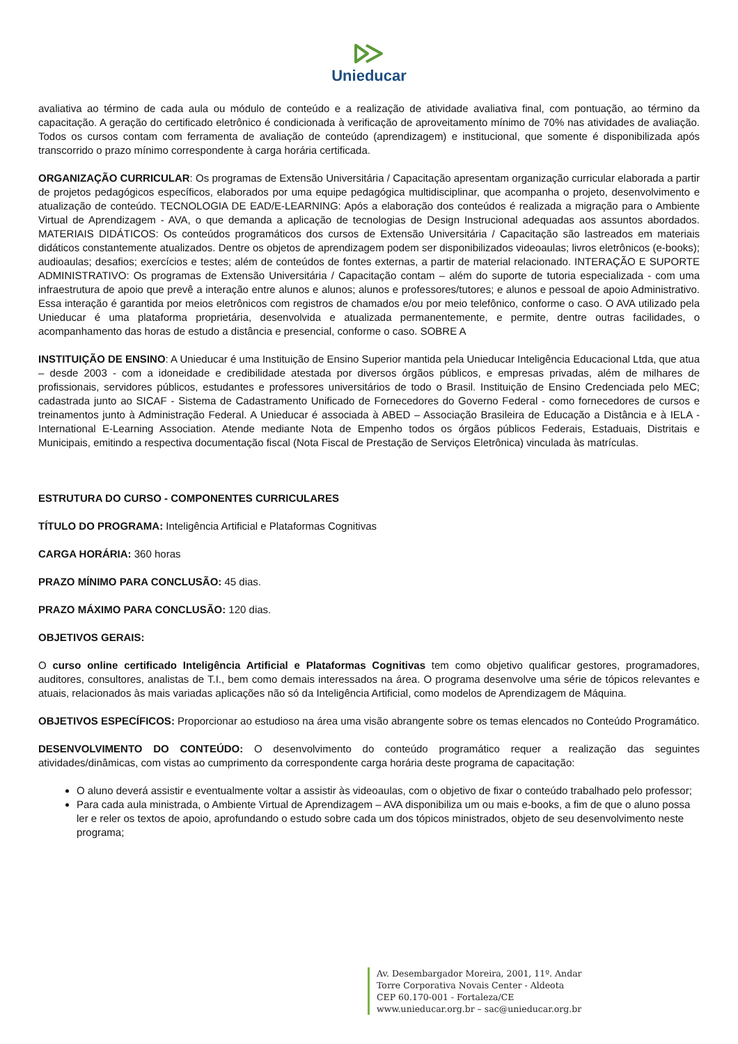Unieducar
avaliativa ao término de cada aula ou módulo de conteúdo e a realização de atividade avaliativa final, com pontuação, ao término da capacitação. A geração do certificado eletrônico é condicionada à verificação de aproveitamento mínimo de 70% nas atividades de avaliação. Todos os cursos contam com ferramenta de avaliação de conteúdo (aprendizagem) e institucional, que somente é disponibilizada após transcorrido o prazo mínimo correspondente à carga horária certificada.
ORGANIZAÇÃO CURRICULAR: Os programas de Extensão Universitária / Capacitação apresentam organização curricular elaborada a partir de projetos pedagógicos específicos, elaborados por uma equipe pedagógica multidisciplinar, que acompanha o projeto, desenvolvimento e atualização de conteúdo. TECNOLOGIA DE EAD/E-LEARNING: Após a elaboração dos conteúdos é realizada a migração para o Ambiente Virtual de Aprendizagem - AVA, o que demanda a aplicação de tecnologias de Design Instrucional adequadas aos assuntos abordados. MATERIAIS DIDÁTICOS: Os conteúdos programáticos dos cursos de Extensão Universitária / Capacitação são lastreados em materiais didáticos constantemente atualizados. Dentre os objetos de aprendizagem podem ser disponibilizados videoaulas; livros eletrônicos (e-books); audioaulas; desafios; exercícios e testes; além de conteúdos de fontes externas, a partir de material relacionado. INTERAÇÃO E SUPORTE ADMINISTRATIVO: Os programas de Extensão Universitária / Capacitação contam – além do suporte de tutoria especializada - com uma infraestrutura de apoio que prevê a interação entre alunos e alunos; alunos e professores/tutores; e alunos e pessoal de apoio Administrativo. Essa interação é garantida por meios eletrônicos com registros de chamados e/ou por meio telefônico, conforme o caso. O AVA utilizado pela Unieducar é uma plataforma proprietária, desenvolvida e atualizada permanentemente, e permite, dentre outras facilidades, o acompanhamento das horas de estudo a distância e presencial, conforme o caso. SOBRE A
INSTITUIÇÃO DE ENSINO: A Unieducar é uma Instituição de Ensino Superior mantida pela Unieducar Inteligência Educacional Ltda, que atua – desde 2003 - com a idoneidade e credibilidade atestada por diversos órgãos públicos, e empresas privadas, além de milhares de profissionais, servidores públicos, estudantes e professores universitários de todo o Brasil. Instituição de Ensino Credenciada pelo MEC; cadastrada junto ao SICAF - Sistema de Cadastramento Unificado de Fornecedores do Governo Federal - como fornecedores de cursos e treinamentos junto à Administração Federal. A Unieducar é associada à ABED – Associação Brasileira de Educação a Distância e à IELA - International E-Learning Association. Atende mediante Nota de Empenho todos os órgãos públicos Federais, Estaduais, Distritais e Municipais, emitindo a respectiva documentação fiscal (Nota Fiscal de Prestação de Serviços Eletrônica) vinculada às matrículas.
ESTRUTURA DO CURSO - COMPONENTES CURRICULARES
TÍTULO DO PROGRAMA: Inteligência Artificial e Plataformas Cognitivas
CARGA HORÁRIA: 360 horas
PRAZO MÍNIMO PARA CONCLUSÃO: 45 dias.
PRAZO MÁXIMO PARA CONCLUSÃO: 120 dias.
OBJETIVOS GERAIS:
O curso online certificado Inteligência Artificial e Plataformas Cognitivas tem como objetivo qualificar gestores, programadores, auditores, consultores, analistas de T.I., bem como demais interessados na área. O programa desenvolve uma série de tópicos relevantes e atuais, relacionados às mais variadas aplicações não só da Inteligência Artificial, como modelos de Aprendizagem de Máquina.
OBJETIVOS ESPECÍFICOS: Proporcionar ao estudioso na área uma visão abrangente sobre os temas elencados no Conteúdo Programático.
DESENVOLVIMENTO DO CONTEÚDO: O desenvolvimento do conteúdo programático requer a realização das seguintes atividades/dinâmicas, com vistas ao cumprimento da correspondente carga horária deste programa de capacitação:
O aluno deverá assistir e eventualmente voltar a assistir às videoaulas, com o objetivo de fixar o conteúdo trabalhado pelo professor;
Para cada aula ministrada, o Ambiente Virtual de Aprendizagem – AVA disponibiliza um ou mais e-books, a fim de que o aluno possa ler e reler os textos de apoio, aprofundando o estudo sobre cada um dos tópicos ministrados, objeto de seu desenvolvimento neste programa;
Av. Desembargador Moreira, 2001, 11º. Andar
Torre Corporativa Novais Center - Aldeota
CEP 60.170-001 - Fortaleza/CE
www.unieducar.org.br – sac@unieducar.org.br